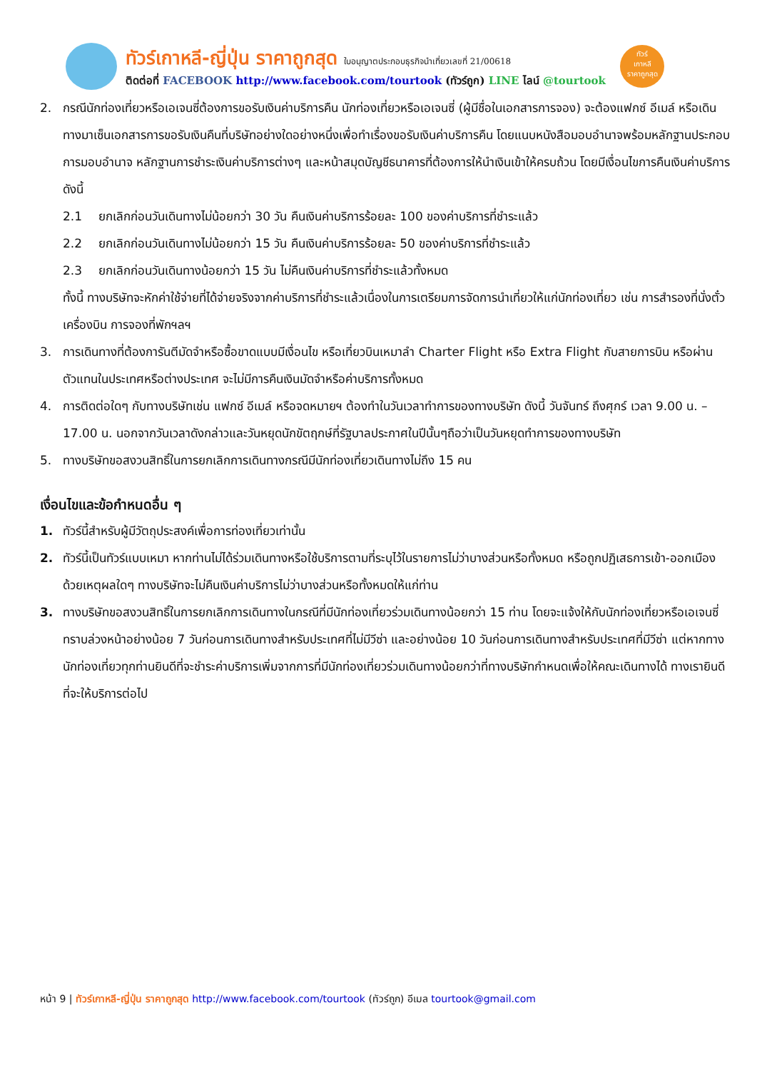ทัวร์เกาหลี-ญี่ปุ่น ราคาถูกสุด ใบอนุญาตประกอบธุรกิจนำเที่ยวเลขที่ 21/00618
ติดต่อที่ FACEBOOK http://www.facebook.com/tourtook (ทัวร์ถูก) LINE ไลน์ @tourtook
ทัวร์
เกาหลี
ราคาถูกสุด
2. กรณีนักท่องเที่ยวหรือเอเจนซี่ต้องการขอรับเงินค่าบริการคืน นักท่องเที่ยวหรือเอเจนซี่ (ผู้มีชื่อในเอกสารการจอง) จะต้องแฟกซ์ อีเมล์ หรือเดินทางมาเซ็นเอกสารการขอรับเงินคืนที่บริษัทอย่างใดอย่างหนึ่งเพื่อทำเรื่องขอรับเงินค่าบริการคืน โดยแนบหนังสือมอบอำนาจพร้อมหลักฐานประกอบการมอบอำนาจ หลักฐานการชำระเงินค่าบริการต่างๆ และหน้าสมุดบัญชีธนาคารที่ต้องการให้นำเงินเข้าให้ครบถ้วน โดยมีเงื่อนไขการคืนเงินค่าบริการดังนี้
2.1 ยกเลิกก่อนวันเดินทางไม่น้อยกว่า 30 วัน คืนเงินค่าบริการร้อยละ 100 ของค่าบริการที่ชำระแล้ว
2.2 ยกเลิกก่อนวันเดินทางไม่น้อยกว่า 15 วัน คืนเงินค่าบริการร้อยละ 50 ของค่าบริการที่ชำระแล้ว
2.3 ยกเลิกก่อนวันเดินทางน้อยกว่า 15 วัน ไม่คืนเงินค่าบริการที่ชำระแล้วทั้งหมด
ทั้งนี้ ทางบริษัทจะหักค่าใช้จ่ายที่ได้จ่ายจริงจากค่าบริการที่ชำระแล้วเนื่องในการเตรียมการจัดการนำเที่ยวให้แก่นักท่องเที่ยว เช่น การสำรองที่นั่งตั๋วเครื่องบิน การจองที่พักฯลฯ
3. การเดินทางที่ต้องการันตีมัดจำหรือซื้อขาดแบบมีเงื่อนไข หรือเที่ยวบินเหมาลำ Charter Flight หรือ Extra Flight กับสายการบิน หรือผ่านตัวแทนในประเทศหรือต่างประเทศ จะไม่มีการคืนเงินมัดจำหรือค่าบริการทั้งหมด
4. การติดต่อใดๆ กับทางบริษัทเช่น แฟกซ์ อีเมล์ หรือจดหมายฯ ต้องทำในวันเวลาทำการของทางบริษัท ดังนี้ วันจันทร์ ถึงศุกร์ เวลา 9.00 น. – 17.00 น. นอกจากวันเวลาดังกล่าวและวันหยุดนักขัตฤกษ์ที่รัฐบาลประกาศในปีนั้นๆถือว่าเป็นวันหยุดทำการของทางบริษัท
5. ทางบริษัทขอสงวนสิทธิ์ในการยกเลิกการเดินทางกรณีมีนักท่องเที่ยวเดินทางไม่ถึง 15 คน
เงื่อนไขและข้อกำหนดอื่น ๆ
1. ทัวร์นี้สำหรับผู้มีวัตถุประสงค์เพื่อการท่องเที่ยวเท่านั้น
2. ทัวร์นี้เป็นทัวร์แบบเหมา หากท่านไม่ได้ร่วมเดินทางหรือใช้บริการตามที่ระบุไว้ในรายการไม่ว่าบางส่วนหรือทั้งหมด หรือถูกปฏิเสธการเข้า-ออกเมืองด้วยเหตุผลใดๆ ทางบริษัทจะไม่คืนเงินค่าบริการไม่ว่าบางส่วนหรือทั้งหมดให้แก่ท่าน
3. ทางบริษัทขอสงวนสิทธิ์ในการยกเลิกการเดินทางในกรณีที่มีนักท่องเที่ยวร่วมเดินทางน้อยกว่า 15 ท่าน โดยจะแจ้งให้กับนักท่องเที่ยวหรือเอเจนซี่ทราบล่วงหน้าอย่างน้อย 7 วันก่อนการเดินทางสำหรับประเทศที่ไม่มีวีซ่า และอย่างน้อย 10 วันก่อนการเดินทางสำหรับประเทศที่มีวีซ่า แต่หากทางนักท่องเที่ยวทุกท่านยินดีที่จะชำระค่าบริการเพิ่มจากการที่มีนักท่องเที่ยวร่วมเดินทางน้อยกว่าที่ทางบริษัทกำหนดเพื่อให้คณะเดินทางได้ ทางเรายินดีที่จะให้บริการต่อไป
หน้า 9 | ทัวร์เกาหลี-ญี่ปุ่น ราคาถูกสุด http://www.facebook.com/tourtook (ทัวร์ถูก) อีเมล tourtook@gmail.com